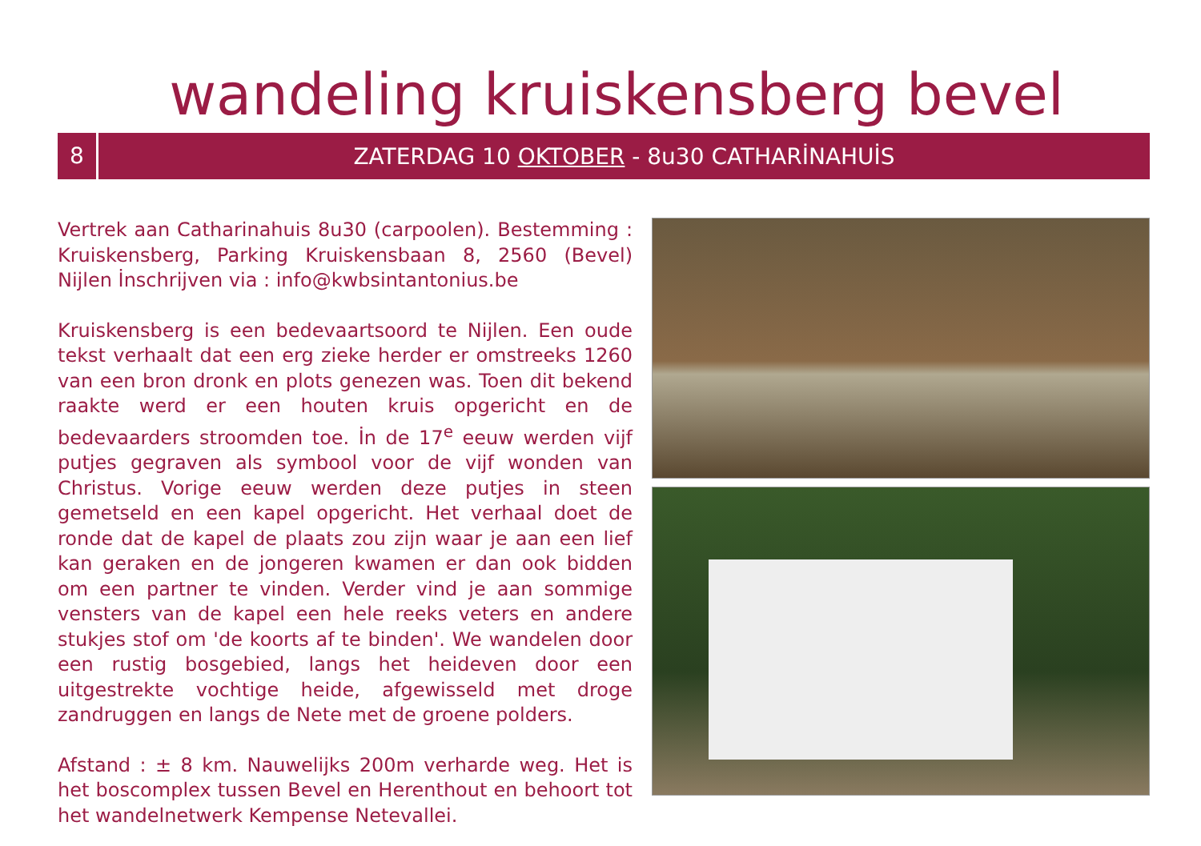wandeling kruiskensberg bevel
8
ZATERDAG 10 OKTOBER - 8u30 CATHARİNAHUİS
Vertrek aan Catharinahuis 8u30 (carpoolen). Bestemming : Kruiskensberg, Parking Kruiskensbaan 8, 2560 (Bevel) Nijlen İnschrijven via : info@kwbsintantonius.be
Kruiskensberg is een bedevaartsoord te Nijlen. Een oude tekst verhaalt dat een erg zieke herder er omstreeks 1260 van een bron dronk en plots genezen was. Toen dit bekend raakte werd er een houten kruis opgericht en de bedevaarders stroomden toe. İn de 17<sup>e</sup> eeuw werden vijf putjes gegraven als symbool voor de vijf wonden van Christus. Vorige eeuw werden deze putjes in steen gemetseld en een kapel opgericht. Het verhaal doet de ronde dat de kapel de plaats zou zijn waar je aan een lief kan geraken en de jongeren kwamen er dan ook bidden om een partner te vinden. Verder vind je aan sommige vensters van de kapel een hele reeks veters en andere stukjes stof om 'de koorts af te binden'. We wandelen door een rustig bosgebied, langs het heideven door een uitgestrekte vochtige heide, afgewisseld met droge zandruggen en langs de Nete met de groene polders.
Afstand : ± 8 km. Nauwelijks 200m verharde weg. Het is het boscomplex tussen Bevel en Herenthout en behoort tot het wandelnetwerk Kempense Netevallei.